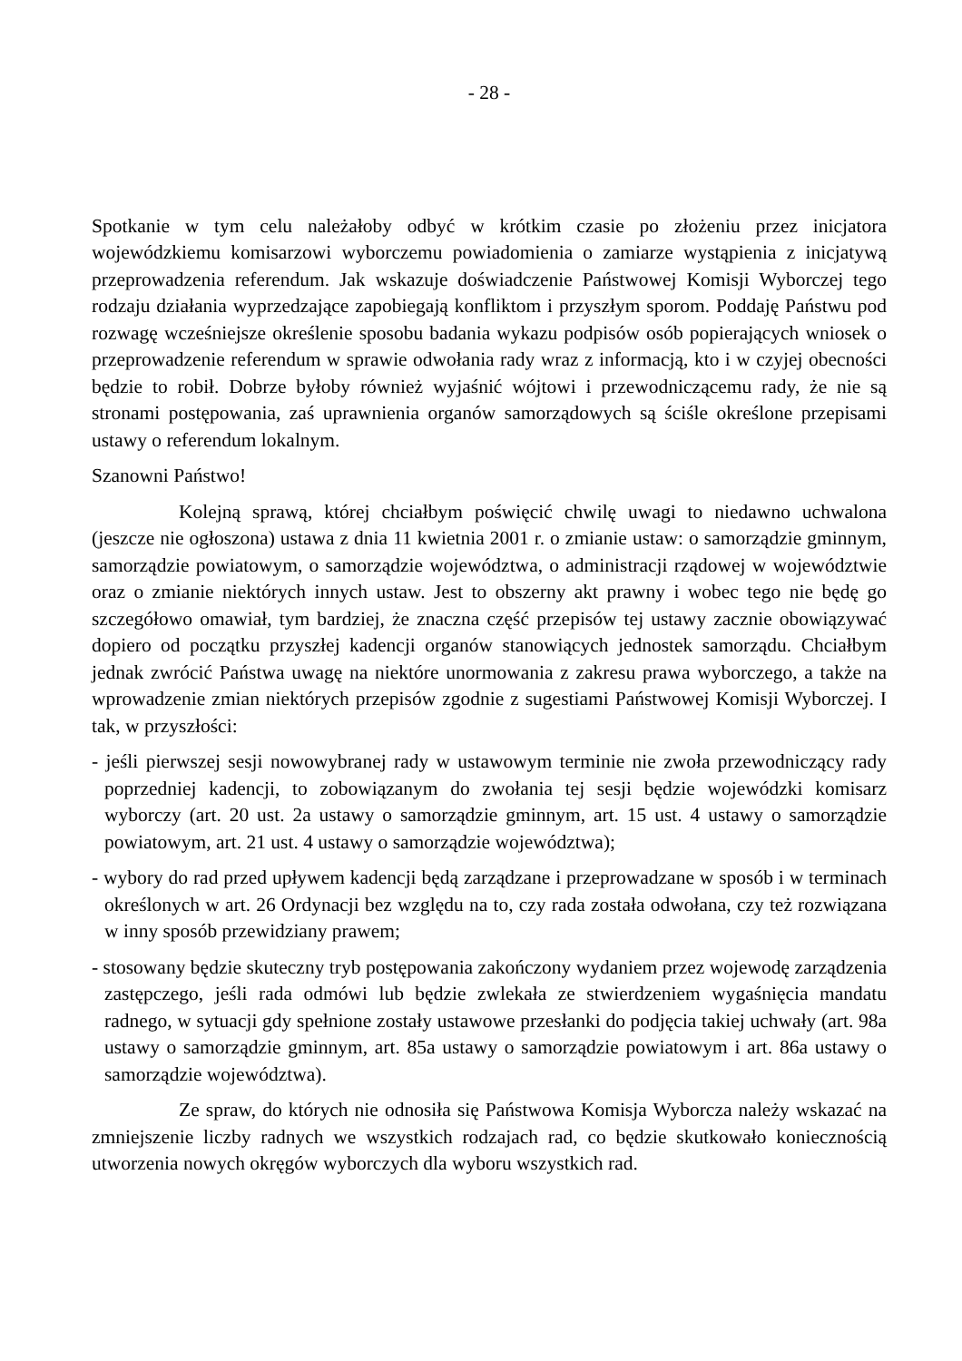- 28 -
Spotkanie w tym celu należałoby odbyć w krótkim czasie po złożeniu przez inicjatora wojewódzkiemu komisarzowi wyborczemu powiadomienia o zamiarze wystąpienia z inicjatywą przeprowadzenia referendum. Jak wskazuje doświadczenie Państwowej Komisji Wyborczej tego rodzaju działania wyprzedzające zapobiegają konfliktom i przyszłym sporom. Poddaję Państwu pod rozwagę wcześniejsze określenie sposobu badania wykazu podpisów osób popierających wniosek o przeprowadzenie referendum w sprawie odwołania rady wraz z informacją, kto i w czyjej obecności będzie to robił. Dobrze byłoby również wyjaśnić wójtowi i przewodniczącemu rady, że nie są stronami postępowania, zaś uprawnienia organów samorządowych są ściśle określone przepisami ustawy o referendum lokalnym.
Szanowni Państwo!
Kolejną sprawą, której chciałbym poświęcić chwilę uwagi to niedawno uchwalona (jeszcze nie ogłoszona) ustawa z dnia 11 kwietnia 2001 r. o zmianie ustaw: o samorządzie gminnym, samorządzie powiatowym, o samorządzie województwa, o administracji rządowej w województwie oraz o zmianie niektórych innych ustaw. Jest to obszerny akt prawny i wobec tego nie będę go szczegółowo omawiał, tym bardziej, że znaczna część przepisów tej ustawy zacznie obowiązywać dopiero od początku przyszłej kadencji organów stanowiących jednostek samorządu. Chciałbym jednak zwrócić Państwa uwagę na niektóre unormowania z zakresu prawa wyborczego, a także na wprowadzenie zmian niektórych przepisów zgodnie z sugestiami Państwowej Komisji Wyborczej. I tak, w przyszłości:
- jeśli pierwszej sesji nowowybranej rady w ustawowym terminie nie zwoła przewodniczący rady poprzedniej kadencji, to zobowiązanym do zwołania tej sesji będzie wojewódzki komisarz wyborczy (art. 20 ust. 2a ustawy o samorządzie gminnym, art. 15 ust. 4 ustawy o samorządzie powiatowym, art. 21 ust. 4 ustawy o samorządzie województwa);
- wybory do rad przed upływem kadencji będą zarządzane i przeprowadzane w sposób i w terminach określonych w art. 26 Ordynacji bez względu na to, czy rada została odwołana, czy też rozwiązana w inny sposób przewidziany prawem;
- stosowany będzie skuteczny tryb postępowania zakończony wydaniem przez wojewodę zarządzenia zastępczego, jeśli rada odmówi lub będzie zwlekała ze stwierdzeniem wygaśnięcia mandatu radnego, w sytuacji gdy spełnione zostały ustawowe przesłanki do podjęcia takiej uchwały (art. 98a ustawy o samorządzie gminnym, art. 85a ustawy o samorządzie powiatowym i art. 86a ustawy o samorządzie województwa).
Ze spraw, do których nie odnosiła się Państwowa Komisja Wyborcza należy wskazać na zmniejszenie liczby radnych we wszystkich rodzajach rad, co będzie skutkowało koniecznością utworzenia nowych okręgów wyborczych dla wyboru wszystkich rad.